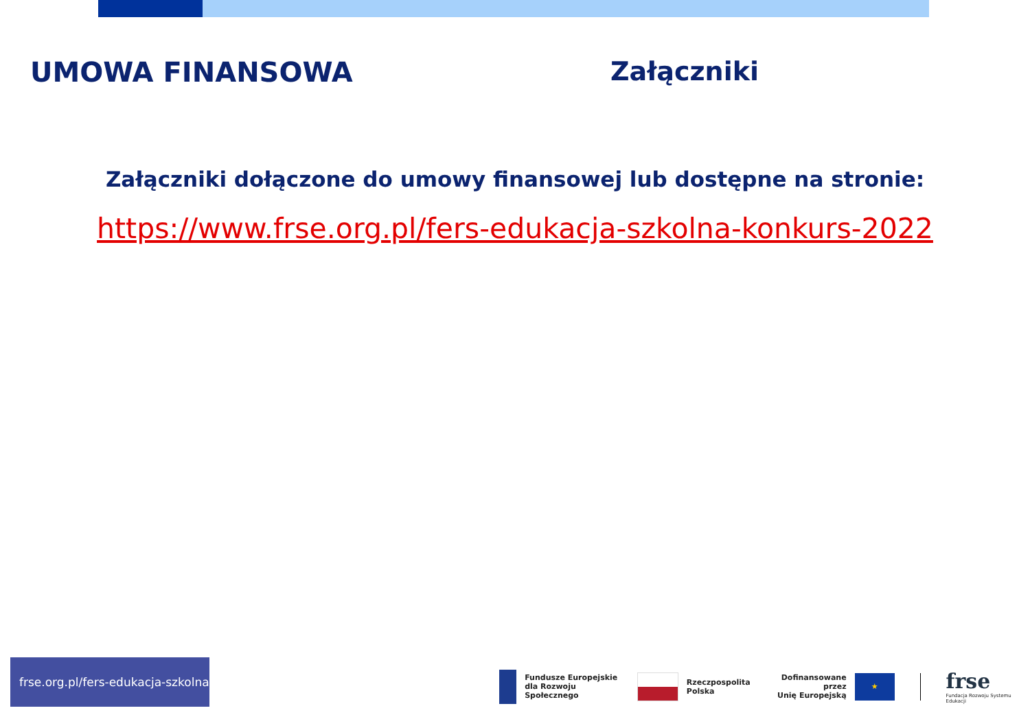UMOWA FINANSOWA Załączniki
Załączniki dołączone do umowy finansowej lub dostępne na stronie:
https://www.frse.org.pl/fers-edukacja-szkolna-konkurs-2022
frse.org.pl/fers-edukacja-szkolna
Fundusze Europejskie
dla Rozwoju Społecznego
Rzeczpospolita
Polska
Dofinansowane przez
Unię Europejską
★
frse
Fundacja Rozwoju Systemu Edukacji